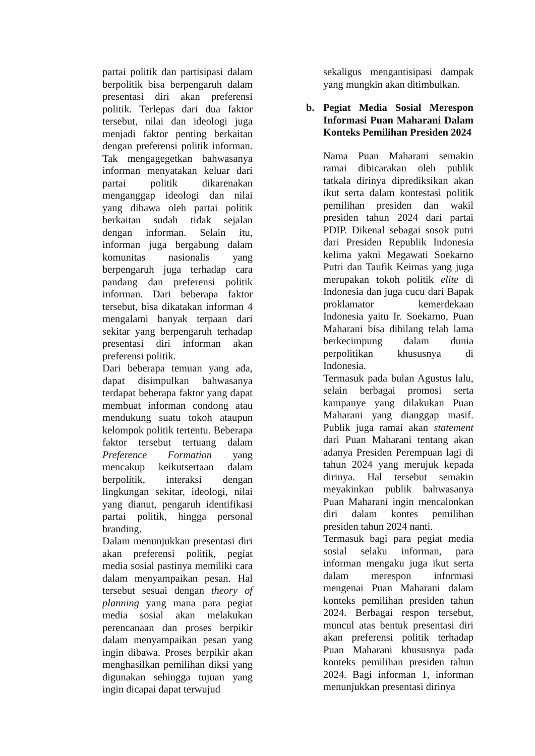partai politik dan partisipasi dalam berpolitik bisa berpengaruh dalam presentasi diri akan preferensi politik. Terlepas dari dua faktor tersebut, nilai dan ideologi juga menjadi faktor penting berkaitan dengan preferensi politik informan. Tak mengagegetkan bahwasanya informan menyatakan keluar dari partai politik dikarenakan menganggap ideologi dan nilai yang dibawa oleh partai politik berkaitan sudah tidak sejalan dengan informan. Selain itu, informan juga bergabung dalam komunitas nasionalis yang berpengaruh juga terhadap cara pandang dan preferensi politik informan. Dari beberapa faktor tersebut, bisa dikatakan informan 4 mengalami banyak terpaan dari sekitar yang berpengaruh terhadap presentasi diri informan akan preferensi politik.
Dari beberapa temuan yang ada, dapat disimpulkan bahwasanya terdapat beberapa faktor yang dapat membuat informan condong atau mendukung suatu tokoh ataupun kelompok politik tertentu. Beberapa faktor tersebut tertuang dalam Preference Formation yang mencakup keikutsertaan dalam berpolitik, interaksi dengan lingkungan sekitar, ideologi, nilai yang dianut, pengaruh identifikasi partai politik, hingga personal branding.
Dalam menunjukkan presentasi diri akan preferensi politik, pegiat media sosial pastinya memiliki cara dalam menyampaikan pesan. Hal tersebut sesuai dengan theory of planning yang mana para pegiat media sosial akan melakukan perencanaan dan proses berpikir dalam menyampaikan pesan yang ingin dibawa. Proses berpikir akan menghasilkan pemilihan diksi yang digunakan sehingga tujuan yang ingin dicapai dapat terwujud
sekaligus mengantisipasi dampak yang mungkin akan ditimbulkan.
b. Pegiat Media Sosial Merespon Informasi Puan Maharani Dalam Konteks Pemilihan Presiden 2024
Nama Puan Maharani semakin ramai dibicarakan oleh publik tatkala dirinya diprediksikan akan ikut serta dalam kontestasi politik pemilihan presiden dan wakil presiden tahun 2024 dari partai PDIP. Dikenal sebagai sosok putri dari Presiden Republik Indonesia kelima yakni Megawati Soekarno Putri dan Taufik Keimas yang juga merupakan tokoh politik elite di Indonesia dan juga cucu dari Bapak proklamator kemerdekaan Indonesia yaitu Ir. Soekarno, Puan Maharani bisa dibilang telah lama berkecimpung dalam dunia perpolitikan khususnya di Indonesia.
Termasuk pada bulan Agustus lalu, selain berbagai promosi serta kampanye yang dilakukan Puan Maharani yang dianggap masif. Publik juga ramai akan statement dari Puan Maharani tentang akan adanya Presiden Perempuan lagi di tahun 2024 yang merujuk kepada dirinya. Hal tersebut semakin meyakinkan publik bahwasanya Puan Maharani ingin mencalonkan diri dalam kontes pemilihan presiden tahun 2024 nanti.
Termasuk bagi para pegiat media sosial selaku informan, para informan mengaku juga ikut serta dalam merespon informasi mengenai Puan Maharani dalam konteks pemilihan presiden tahun 2024. Berbagai respon tersebut, muncul atas bentuk presentasi diri akan preferensi politik terhadap Puan Maharani khususnya pada konteks pemilihan presiden tahun 2024. Bagi informan 1, informan menunjukkan presentasi dirinya